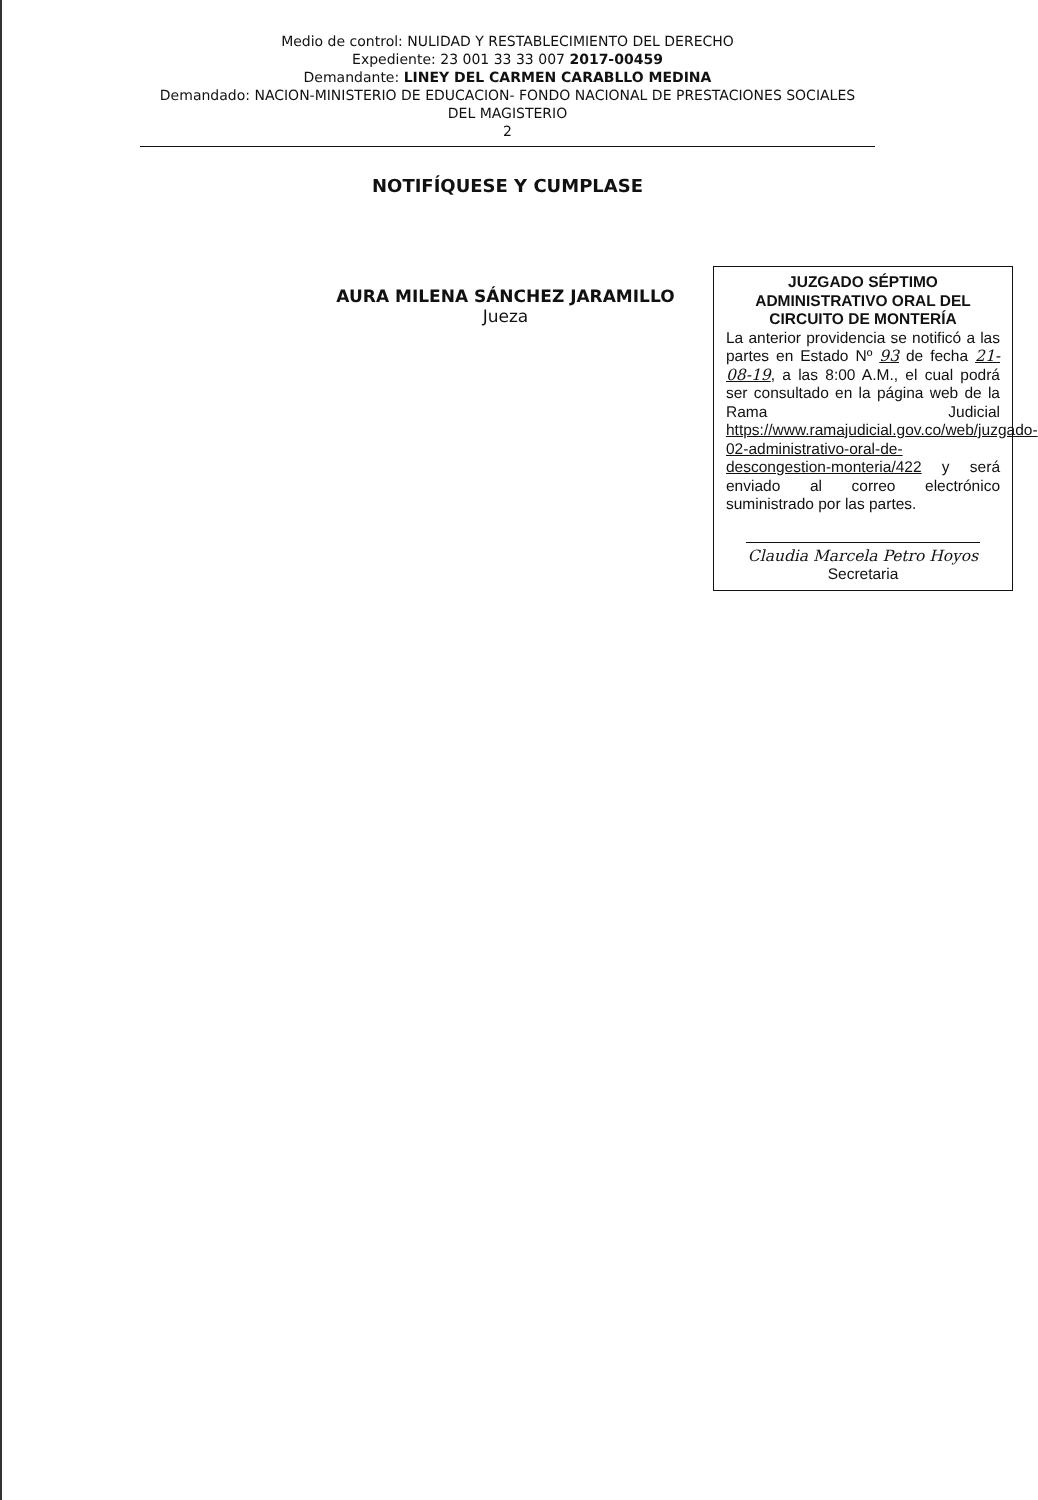Medio de control: NULIDAD Y RESTABLECIMIENTO DEL DERECHO
Expediente: 23 001 33 33 007 2017-00459
Demandante: LINEY DEL CARMEN CARABLLO MEDINA
Demandado: NACION-MINISTERIO DE EDUCACION- FONDO NACIONAL DE PRESTACIONES SOCIALES
DEL MAGISTERIO
2
NOTIFÍQUESE Y CUMPLASE
AURA MILENA SÁNCHEZ JARAMILLO
Jueza
JUZGADO SÉPTIMO ADMINISTRATIVO ORAL DEL CIRCUITO DE MONTERÍA
La anterior providencia se notificó a las partes en Estado Nº 93 de fecha 21-08-19, a las 8:00 A.M., el cual podrá ser consultado en la página web de la Rama Judicial https://www.ramajudicial.gov.co/web/juzgado-02-administrativo-oral-de-descongestion-monteria/422 y será enviado al correo electrónico suministrado por las partes.
Claudia Marcela Petro Hoyos
Secretaria